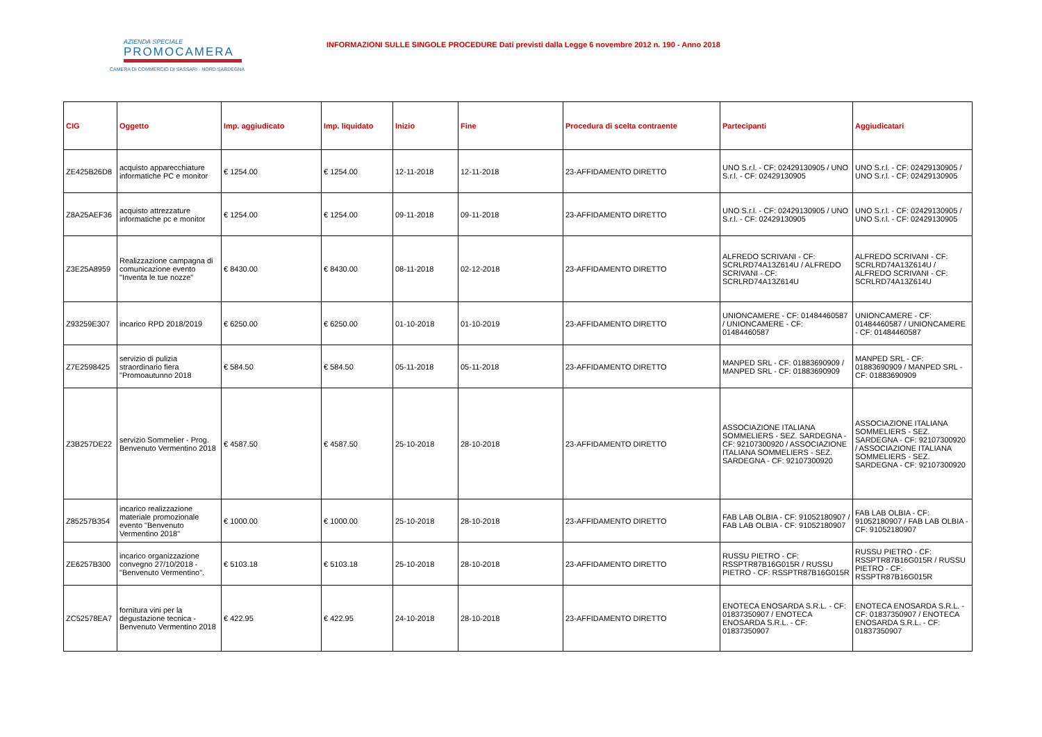AZIENDA SPECIALE
PROMOCAMERA
CAMERA DI COMMERCIO DI SASSARI - NORD SARDEGNA
INFORMAZIONI SULLE SINGOLE PROCEDURE Dati previsti dalla Legge 6 novembre 2012 n. 190 - Anno 2018
| CIG | Oggetto | Imp. aggiudicato | Imp. liquidato | Inizio | Fine | Procedura di scelta contraente | Partecipanti | Aggiudicatari |
| --- | --- | --- | --- | --- | --- | --- | --- | --- |
| ZE425B26D8 | acquisto apparecchiature informatiche PC e monitor | € 1254.00 | € 1254.00 | 12-11-2018 | 12-11-2018 | 23-AFFIDAMENTO DIRETTO | UNO S.r.l. - CF: 02429130905 / UNO S.r.l. - CF: 02429130905 | UNO S.r.l. - CF: 02429130905 / UNO S.r.l. - CF: 02429130905 |
| Z8A25AEF36 | acquisto attrezzature informatiche pc e monitor | € 1254.00 | € 1254.00 | 09-11-2018 | 09-11-2018 | 23-AFFIDAMENTO DIRETTO | UNO S.r.l. - CF: 02429130905 / UNO S.r.l. - CF: 02429130905 | UNO S.r.l. - CF: 02429130905 / UNO S.r.l. - CF: 02429130905 |
| Z3E25A8959 | Realizzazione campagna di comunicazione evento "Inventa le tue nozze" | € 8430.00 | € 8430.00 | 08-11-2018 | 02-12-2018 | 23-AFFIDAMENTO DIRETTO | ALFREDO SCRIVANI - CF: SCRLRD74A13Z614U / ALFREDO SCRIVANI - CF: SCRLRD74A13Z614U | ALFREDO SCRIVANI - CF: SCRLRD74A13Z614U / ALFREDO SCRIVANI - CF: SCRLRD74A13Z614U |
| Z93259E307 | incarico RPD 2018/2019 | € 6250.00 | € 6250.00 | 01-10-2018 | 01-10-2019 | 23-AFFIDAMENTO DIRETTO | UNIONCAMERE - CF: 01484460587 / UNIONCAMERE - CF: 01484460587 | UNIONCAMERE - CF: 01484460587 / UNIONCAMERE - CF: 01484460587 |
| Z7E2598425 | servizio di pulizia straordinario fiera "Promoautunno 2018 | € 584.50 | € 584.50 | 05-11-2018 | 05-11-2018 | 23-AFFIDAMENTO DIRETTO | MANPED SRL - CF: 01883690909 / MANPED SRL - CF: 01883690909 | MANPED SRL - CF: 01883690909 / MANPED SRL - CF: 01883690909 |
| Z3B257DE22 | servizio Sommelier - Prog. Benvenuto Vermentino 2018 | € 4587.50 | € 4587.50 | 25-10-2018 | 28-10-2018 | 23-AFFIDAMENTO DIRETTO | ASSOCIAZIONE ITALIANA SOMMELIERS - SEZ. SARDEGNA - CF: 92107300920 / ASSOCIAZIONE ITALIANA SOMMELIERS - SEZ. SARDEGNA - CF: 92107300920 | ASSOCIAZIONE ITALIANA SOMMELIERS - SEZ. SARDEGNA - CF: 92107300920 / ASSOCIAZIONE ITALIANA SOMMELIERS - SEZ. SARDEGNA - CF: 92107300920 |
| Z85257B354 | incarico realizzazione materiale promozionale evento "Benvenuto Vermentino 2018" | € 1000.00 | € 1000.00 | 25-10-2018 | 28-10-2018 | 23-AFFIDAMENTO DIRETTO | FAB LAB OLBIA - CF: 91052180907 / FAB LAB OLBIA - CF: 91052180907 | FAB LAB OLBIA - CF: 91052180907 / FAB LAB OLBIA - CF: 91052180907 |
| ZE6257B300 | incarico organizzazione convegno 27/10/2018 - "Benvenuto Vermentino". | € 5103.18 | € 5103.18 | 25-10-2018 | 28-10-2018 | 23-AFFIDAMENTO DIRETTO | RUSSU PIETRO - CF: RSSPTR87B16G015R / RUSSU PIETRO - CF: RSSPTR87B16G015R | RUSSU PIETRO - CF: RSSPTR87B16G015R / RUSSU PIETRO - CF: RSSPTR87B16G015R |
| ZC52578EA7 | fornitura vini per la degustazione tecnica - Benvenuto Vermentino 2018 | € 422.95 | € 422.95 | 24-10-2018 | 28-10-2018 | 23-AFFIDAMENTO DIRETTO | ENOTECA ENOSARDA S.R.L. - CF: 01837350907 / ENOTECA ENOSARDA S.R.L. - CF: 01837350907 | ENOTECA ENOSARDA S.R.L. - CF: 01837350907 / ENOTECA ENOSARDA S.R.L. - CF: 01837350907 |